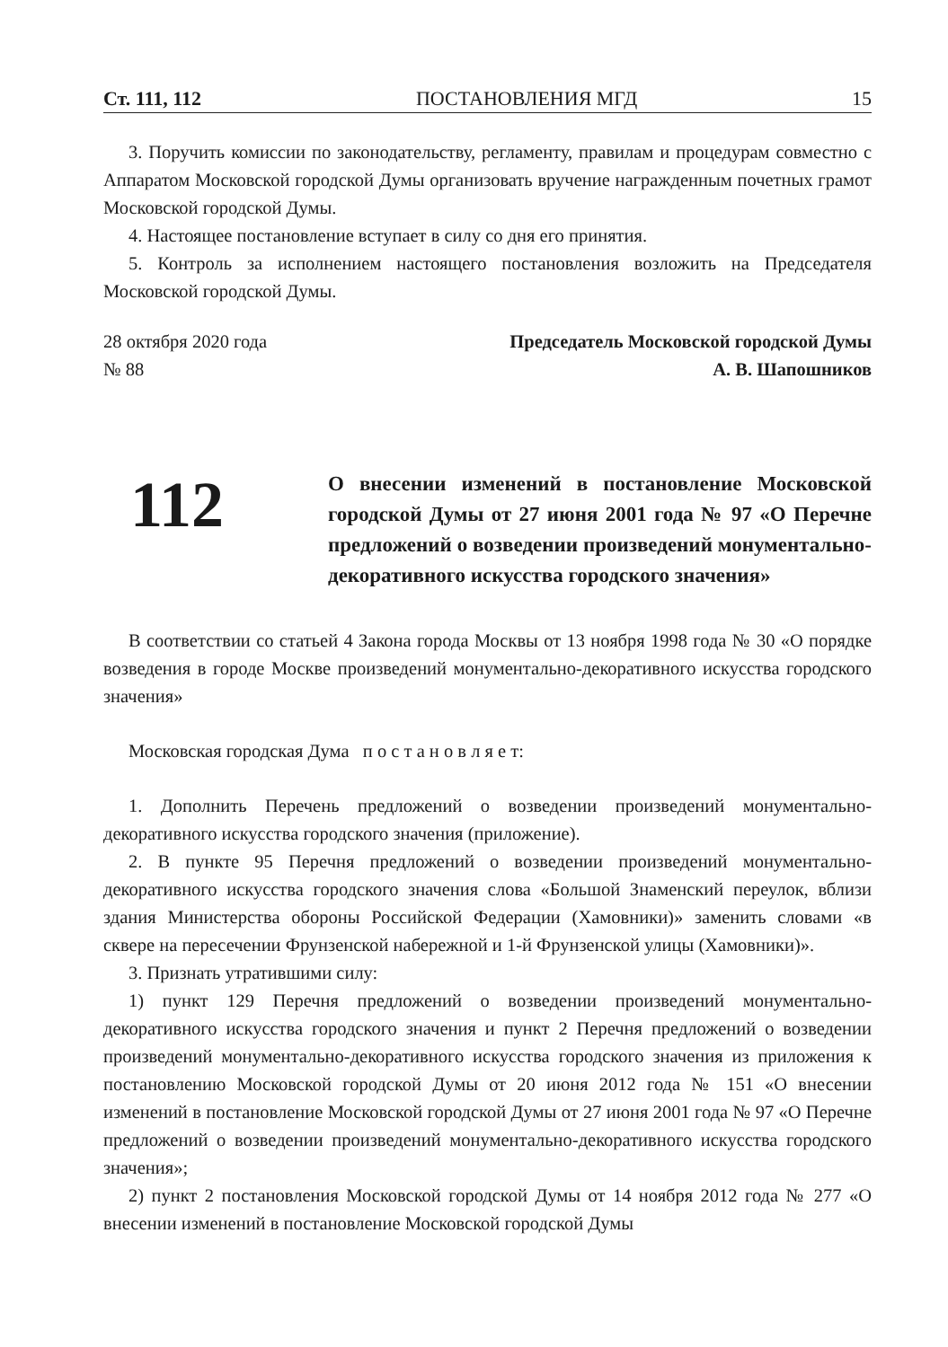Ст. 111, 112 ПОСТАНОВЛЕНИЯ МГД 15
3. Поручить комиссии по законодательству, регламенту, правилам и процедурам совместно с Аппаратом Московской городской Думы организовать вручение награжденным почетных грамот Московской городской Думы.
4. Настоящее постановление вступает в силу со дня его принятия.
5. Контроль за исполнением настоящего постановления возложить на Председателя Московской городской Думы.
28 октября 2020 года
№ 88
Председатель Московской городской Думы
А. В. Шапошников
112
О внесении изменений в постановление Московской городской Думы от 27 июня 2001 года № 97 «О Перечне предложений о возведении произведений монументально-декоративного искусства городского значения»
В соответствии со статьей 4 Закона города Москвы от 13 ноября 1998 года № 30 «О порядке возведения в городе Москве произведений монументально-декоративного искусства городского значения»
Московская городская Дума п о с т а н о в л я е т:
1. Дополнить Перечень предложений о возведении произведений монументально-декоративного искусства городского значения (приложение).
2. В пункте 95 Перечня предложений о возведении произведений монументально-декоративного искусства городского значения слова «Большой Знаменский переулок, вблизи здания Министерства обороны Российской Федерации (Хамовники)» заменить словами «в сквере на пересечении Фрунзенской набережной и 1-й Фрунзенской улицы (Хамовники)».
3. Признать утратившими силу:
1) пункт 129 Перечня предложений о возведении произведений монументально-декоративного искусства городского значения и пункт 2 Перечня предложений о возведении произведений монументально-декоративного искусства городского значения из приложения к постановлению Московской городской Думы от 20 июня 2012 года № 151 «О внесении изменений в постановление Московской городской Думы от 27 июня 2001 года № 97 «О Перечне предложений о возведении произведений монументально-декоративного искусства городского значения»;
2) пункт 2 постановления Московской городской Думы от 14 ноября 2012 года № 277 «О внесении изменений в постановление Московской городской Думы